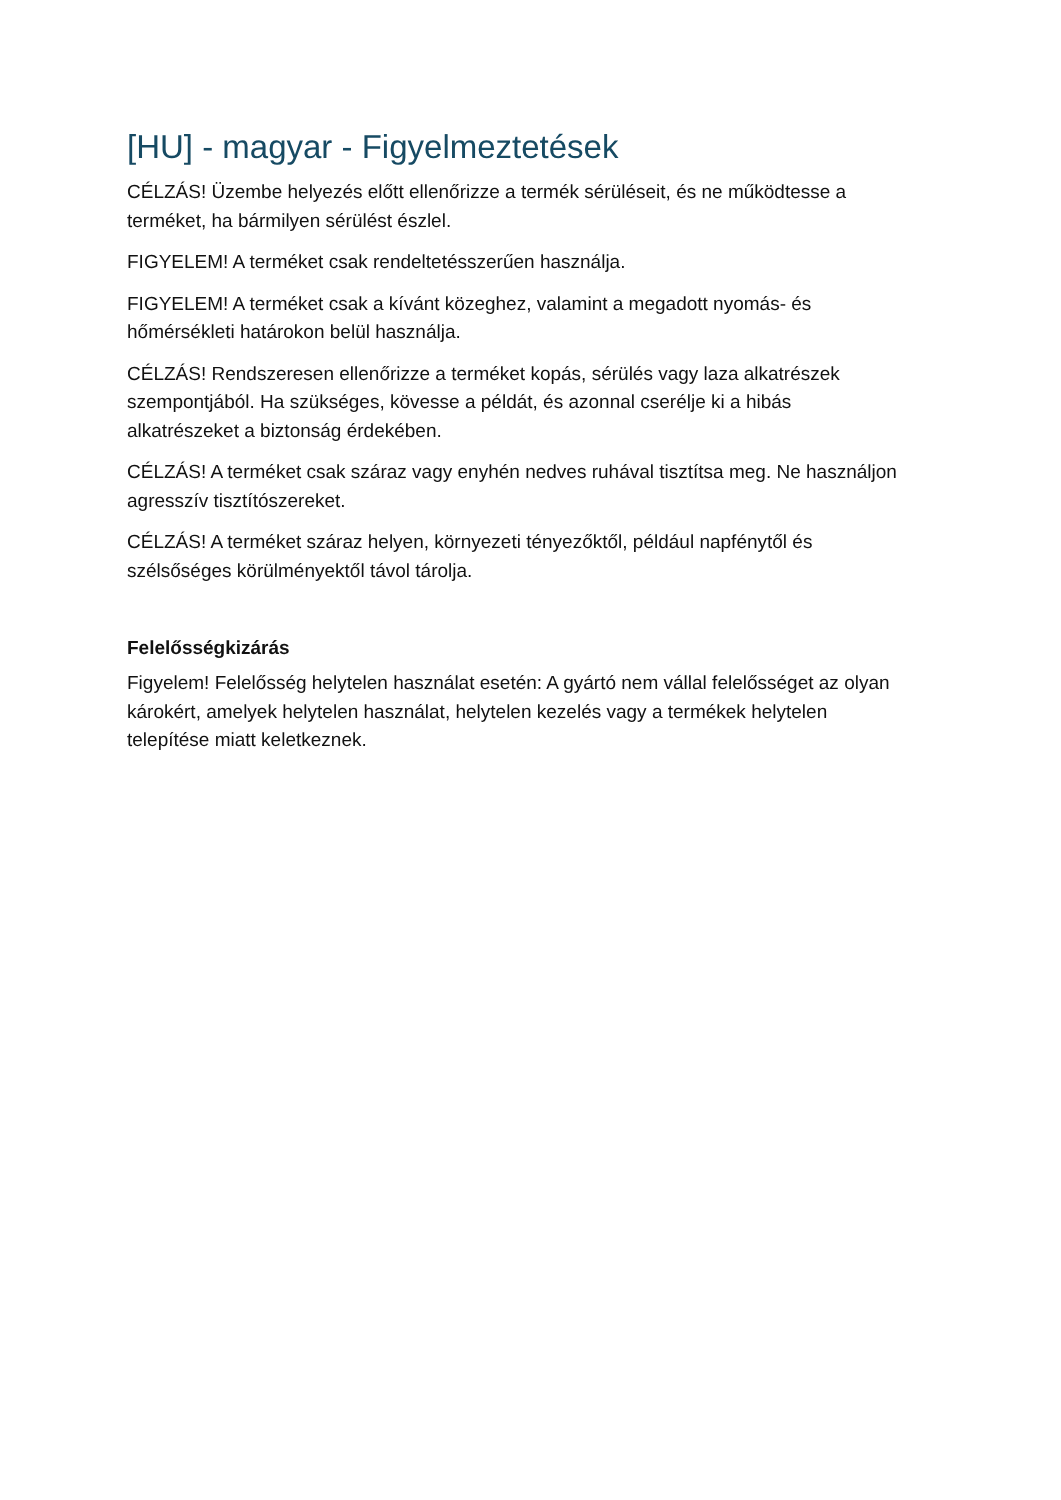[HU] - magyar - Figyelmeztetések
CÉLZÁS! Üzembe helyezés előtt ellenőrizze a termék sérüléseit, és ne működtesse a terméket, ha bármilyen sérülést észlel.
FIGYELEM! A terméket csak rendeltetésszerűen használja.
FIGYELEM! A terméket csak a kívánt közeghez, valamint a megadott nyomás- és hőmérsékleti határokon belül használja.
CÉLZÁS! Rendszeresen ellenőrizze a terméket kopás, sérülés vagy laza alkatrészek szempontjából. Ha szükséges, kövesse a példát, és azonnal cserélje ki a hibás alkatrészeket a biztonság érdekében.
CÉLZÁS! A terméket csak száraz vagy enyhén nedves ruhával tisztítsa meg. Ne használjon agresszív tisztítószereket.
CÉLZÁS! A terméket száraz helyen, környezeti tényezőktől, például napfénytől és szélsőséges körülményektől távol tárolja.
Felelősségkizárás
Figyelem! Felelősség helytelen használat esetén: A gyártó nem vállal felelősséget az olyan károkért, amelyek helytelen használat, helytelen kezelés vagy a termékek helytelen telepítése miatt keletkeznek.